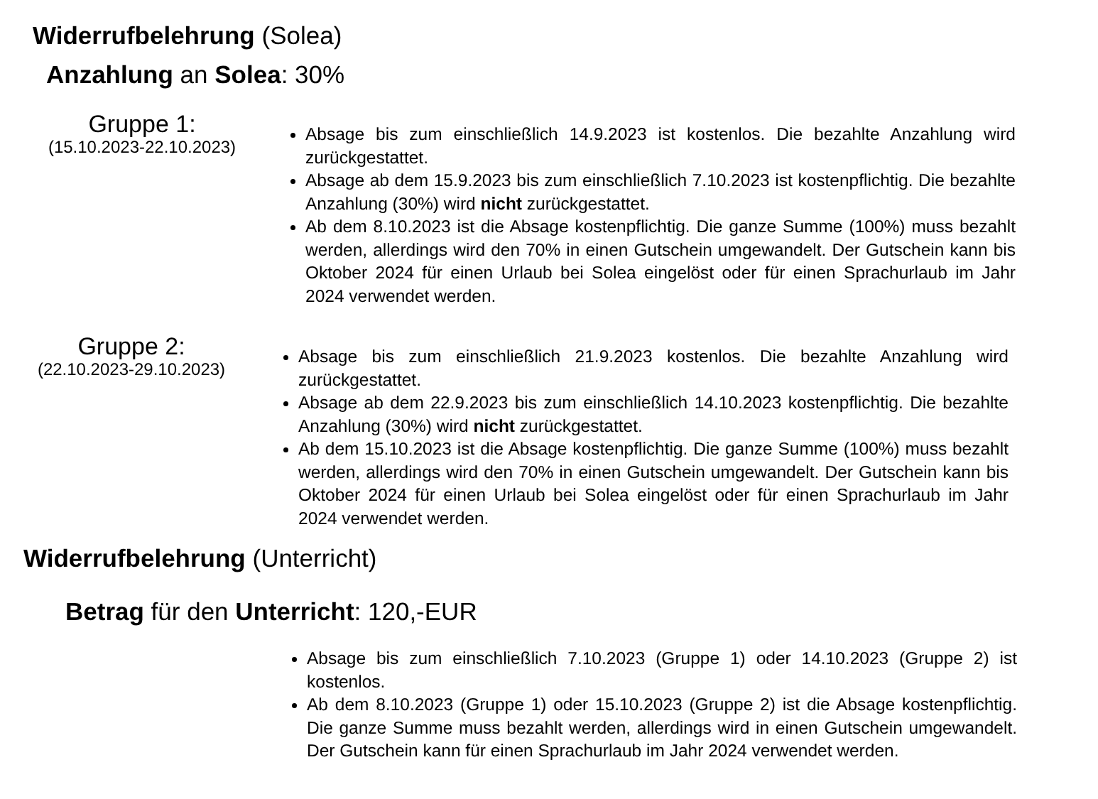Widerrufbelehrung (Solea)
Anzahlung an Solea: 30%
Gruppe 1:
(15.10.2023-22.10.2023)
Absage bis zum einschließlich 14.9.2023 ist kostenlos. Die bezahlte Anzahlung wird zurückgestattet.
Absage ab dem 15.9.2023 bis zum einschließlich 7.10.2023 ist kostenpflichtig. Die bezahlte Anzahlung (30%) wird nicht zurückgestattet.
Ab dem 8.10.2023 ist die Absage kostenpflichtig. Die ganze Summe (100%) muss bezahlt werden, allerdings wird den 70% in einen Gutschein umgewandelt. Der Gutschein kann bis Oktober 2024 für einen Urlaub bei Solea eingelöst oder für einen Sprachurlaub im Jahr 2024 verwendet werden.
Gruppe 2:
(22.10.2023-29.10.2023)
Absage bis zum einschließlich 21.9.2023 kostenlos. Die bezahlte Anzahlung wird zurückgestattet.
Absage ab dem 22.9.2023 bis zum einschließlich 14.10.2023 kostenpflichtig. Die bezahlte Anzahlung (30%) wird nicht zurückgestattet.
Ab dem 15.10.2023 ist die Absage kostenpflichtig. Die ganze Summe (100%) muss bezahlt werden, allerdings wird den 70% in einen Gutschein umgewandelt. Der Gutschein kann bis Oktober 2024 für einen Urlaub bei Solea eingelöst oder für einen Sprachurlaub im Jahr 2024 verwendet werden.
Widerrufbelehrung (Unterricht)
Betrag für den Unterricht: 120,-EUR
Absage bis zum einschließlich 7.10.2023 (Gruppe 1) oder 14.10.2023 (Gruppe 2) ist kostenlos.
Ab dem 8.10.2023 (Gruppe 1) oder 15.10.2023 (Gruppe 2) ist die Absage kostenpflichtig. Die ganze Summe muss bezahlt werden, allerdings wird in einen Gutschein umgewandelt. Der Gutschein kann für einen Sprachurlaub im Jahr 2024 verwendet werden.